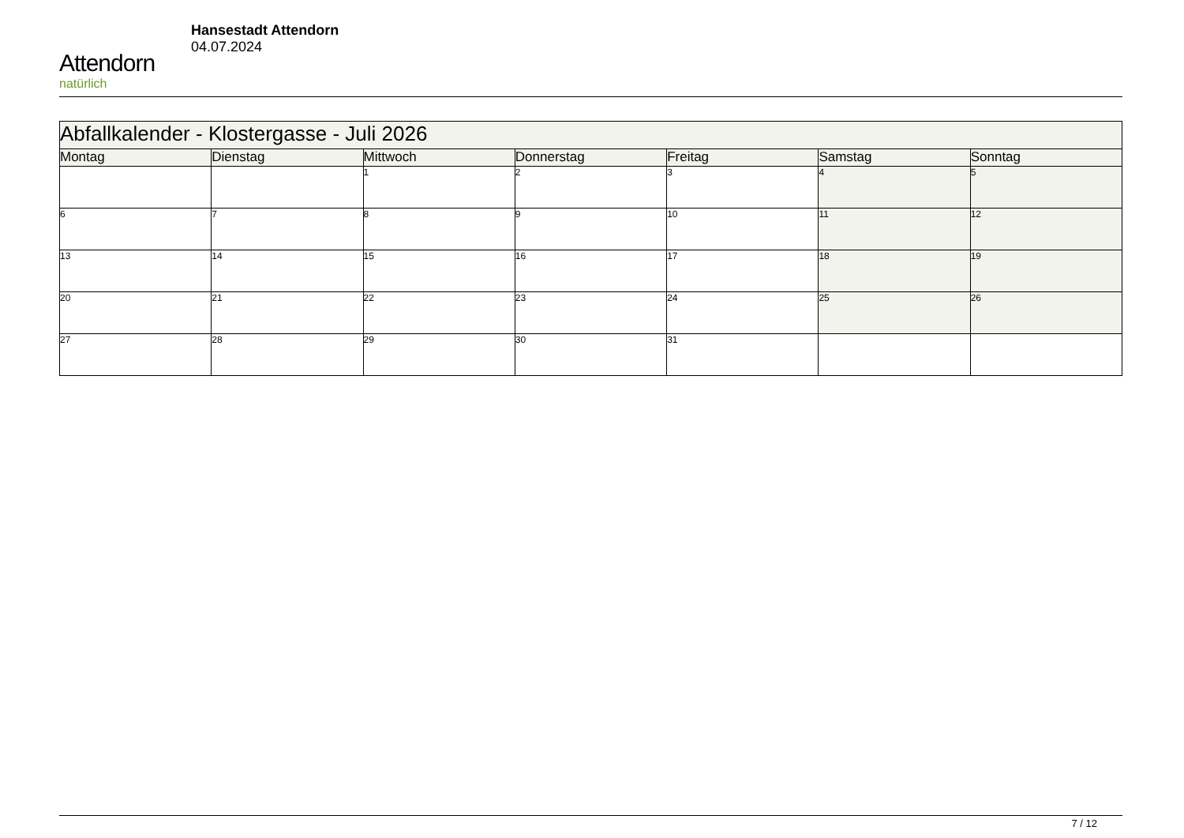Attendorn
natürlich
Hansestadt Attendorn
04.07.2024
| Abfallkalender - Klostergasse - Juli 2026 | | | | | | |
| Montag | Dienstag | Mittwoch | Donnerstag | Freitag | Samstag | Sonntag |
| | | 1 | 2 | 3 | 4 | 5 |
| 6 | 7 | 8 | 9 | 10 | 11 | 12 |
| 13 | 14 | 15 | 16 | 17 | 18 | 19 |
| 20 | 21 | 22 | 23 | 24 | 25 | 26 |
| 27 | 28 | 29 | 30 | 31 | | |
7 / 12